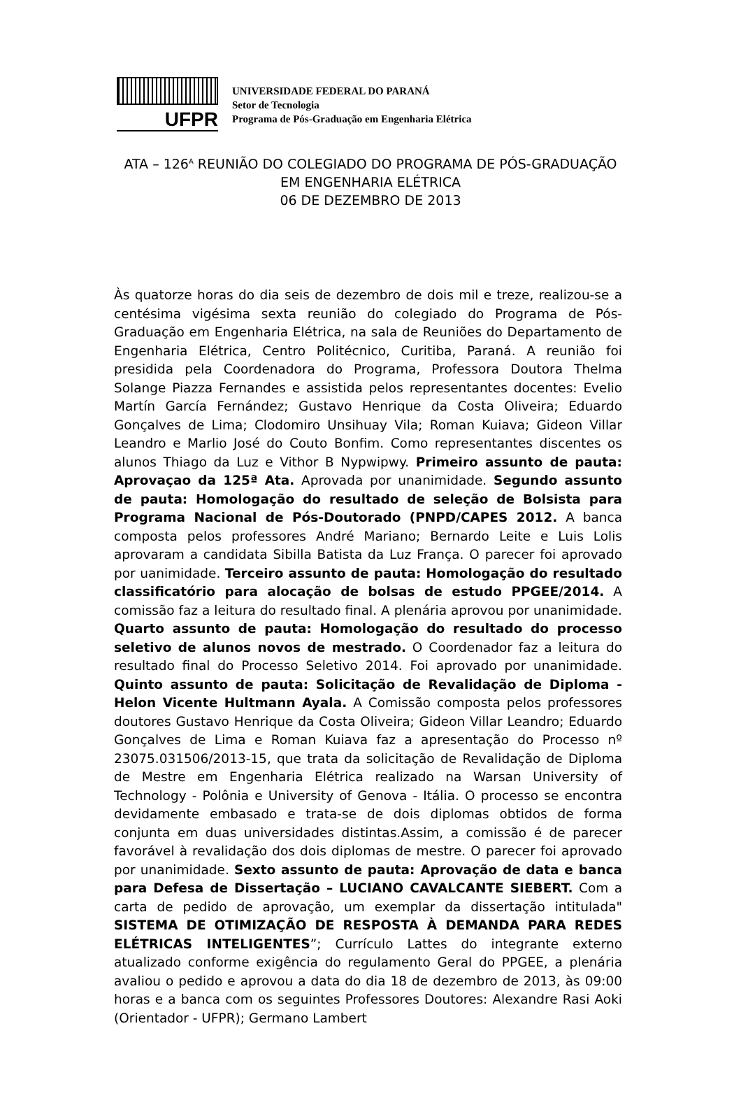UFPR
UNIVERSIDADE FEDERAL DO PARANÁ
Setor de Tecnologia
Programa de Pós-Graduação em Engenharia Elétrica
ATA – 126<sup>A</sup> REUNIÃO DO COLEGIADO DO PROGRAMA DE PÓS-GRADUAÇÃO
EM ENGENHARIA ELÉTRICA
06 DE DEZEMBRO DE 2013
Às quatorze horas do dia seis de dezembro de dois mil e treze, realizou-se a centésima vigésima sexta reunião do colegiado do Programa de Pós-Graduação em Engenharia Elétrica, na sala de Reuniões do Departamento de Engenharia Elétrica, Centro Politécnico, Curitiba, Paraná. A reunião foi presidida pela Coordenadora do Programa, Professora Doutora Thelma Solange Piazza Fernandes e assistida pelos representantes docentes: Evelio Martín García Fernández; Gustavo Henrique da Costa Oliveira; Eduardo Gonçalves de Lima; Clodomiro Unsihuay Vila; Roman Kuiava; Gideon Villar Leandro e Marlio José do Couto Bonfim. Como representantes discentes os alunos Thiago da Luz e Vithor B Nypwipwy. Primeiro assunto de pauta: Aprovaçao da 125ª Ata. Aprovada por unanimidade. Segundo assunto de pauta: Homologação do resultado de seleção de Bolsista para Programa Nacional de Pós-Doutorado (PNPD/CAPES 2012. A banca composta pelos professores André Mariano; Bernardo Leite e Luis Lolis aprovaram a candidata Sibilla Batista da Luz França. O parecer foi aprovado por uanimidade. Terceiro assunto de pauta: Homologação do resultado classificatório para alocação de bolsas de estudo PPGEE/2014. A comissão faz a leitura do resultado final. A plenária aprovou por unanimidade. Quarto assunto de pauta: Homologação do resultado do processo seletivo de alunos novos de mestrado. O Coordenador faz a leitura do resultado final do Processo Seletivo 2014. Foi aprovado por unanimidade. Quinto assunto de pauta: Solicitação de Revalidação de Diploma - Helon Vicente Hultmann Ayala. A Comissão composta pelos professores doutores Gustavo Henrique da Costa Oliveira; Gideon Villar Leandro; Eduardo Gonçalves de Lima e Roman Kuiava faz a apresentação do Processo nº 23075.031506/2013-15, que trata da solicitação de Revalidação de Diploma de Mestre em Engenharia Elétrica realizado na Warsan University of Technology - Polônia e University of Genova - Itália. O processo se encontra devidamente embasado e trata-se de dois diplomas obtidos de forma conjunta em duas universidades distintas.Assim, a comissão é de parecer favorável à revalidação dos dois diplomas de mestre. O parecer foi aprovado por unanimidade. Sexto assunto de pauta: Aprovação de data e banca para Defesa de Dissertação – LUCIANO CAVALCANTE SIEBERT. Com a carta de pedido de aprovação, um exemplar da dissertação intitulada" SISTEMA DE OTIMIZAÇÃO DE RESPOSTA À DEMANDA PARA REDES ELÉTRICAS INTELIGENTES”; Currículo Lattes do integrante externo atualizado conforme exigência do regulamento Geral do PPGEE, a plenária avaliou o pedido e aprovou a data do dia 18 de dezembro de 2013, às 09:00 horas e a banca com os seguintes Professores Doutores: Alexandre Rasi Aoki (Orientador - UFPR); Germano Lambert